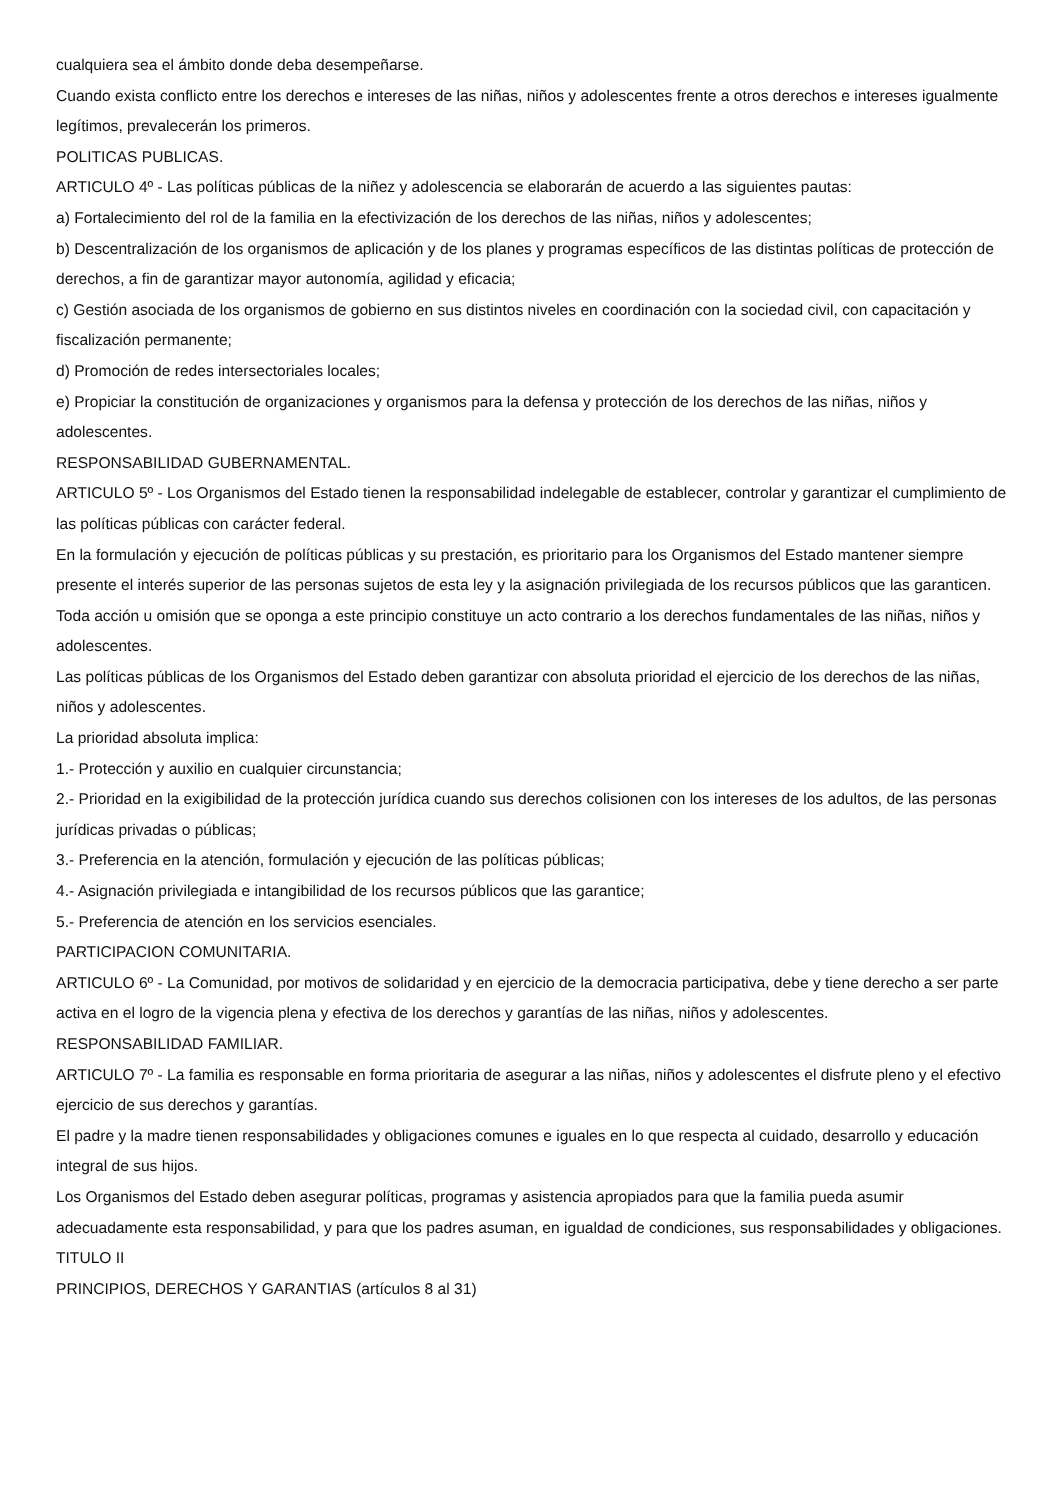cualquiera sea el ámbito donde deba desempeñarse.
Cuando exista conflicto entre los derechos e intereses de las niñas, niños y adolescentes frente a otros derechos e intereses igualmente legítimos, prevalecerán los primeros.
POLITICAS PUBLICAS.
ARTICULO 4º - Las políticas públicas de la niñez y adolescencia se elaborarán de acuerdo a las siguientes pautas:
a) Fortalecimiento del rol de la familia en la efectivización de los derechos de las niñas, niños y adolescentes;
b) Descentralización de los organismos de aplicación y de los planes y programas específicos de las distintas políticas de protección de derechos, a fin de garantizar mayor autonomía, agilidad y eficacia;
c) Gestión asociada de los organismos de gobierno en sus distintos niveles en coordinación con la sociedad civil, con capacitación y fiscalización permanente;
d) Promoción de redes intersectoriales locales;
e) Propiciar la constitución de organizaciones y organismos para la defensa y protección de los derechos de las niñas, niños y adolescentes.
RESPONSABILIDAD GUBERNAMENTAL.
ARTICULO 5º - Los Organismos del Estado tienen la responsabilidad indelegable de establecer, controlar y garantizar el cumplimiento de las políticas públicas con carácter federal.
En la formulación y ejecución de políticas públicas y su prestación, es prioritario para los Organismos del Estado mantener siempre presente el interés superior de las personas sujetos de esta ley y la asignación privilegiada de los recursos públicos que las garanticen.
Toda acción u omisión que se oponga a este principio constituye un acto contrario a los derechos fundamentales de las niñas, niños y adolescentes.
Las políticas públicas de los Organismos del Estado deben garantizar con absoluta prioridad el ejercicio de los derechos de las niñas, niños y adolescentes.
La prioridad absoluta implica:
1.- Protección y auxilio en cualquier circunstancia;
2.- Prioridad en la exigibilidad de la protección jurídica cuando sus derechos colisionen con los intereses de los adultos, de las personas jurídicas privadas o públicas;
3.- Preferencia en la atención, formulación y ejecución de las políticas públicas;
4.- Asignación privilegiada e intangibilidad de los recursos públicos que las garantice;
5.- Preferencia de atención en los servicios esenciales.
PARTICIPACION COMUNITARIA.
ARTICULO 6º - La Comunidad, por motivos de solidaridad y en ejercicio de la democracia participativa, debe y tiene derecho a ser parte activa en el logro de la vigencia plena y efectiva de los derechos y garantías de las niñas, niños y adolescentes.
RESPONSABILIDAD FAMILIAR.
ARTICULO 7º - La familia es responsable en forma prioritaria de asegurar a las niñas, niños y adolescentes el disfrute pleno y el efectivo ejercicio de sus derechos y garantías.
El padre y la madre tienen responsabilidades y obligaciones comunes e iguales en lo que respecta al cuidado, desarrollo y educación integral de sus hijos.
Los Organismos del Estado deben asegurar políticas, programas y asistencia apropiados para que la familia pueda asumir adecuadamente esta responsabilidad, y para que los padres asuman, en igualdad de condiciones, sus responsabilidades y obligaciones.
TITULO II
PRINCIPIOS, DERECHOS Y GARANTIAS (artículos 8 al 31)